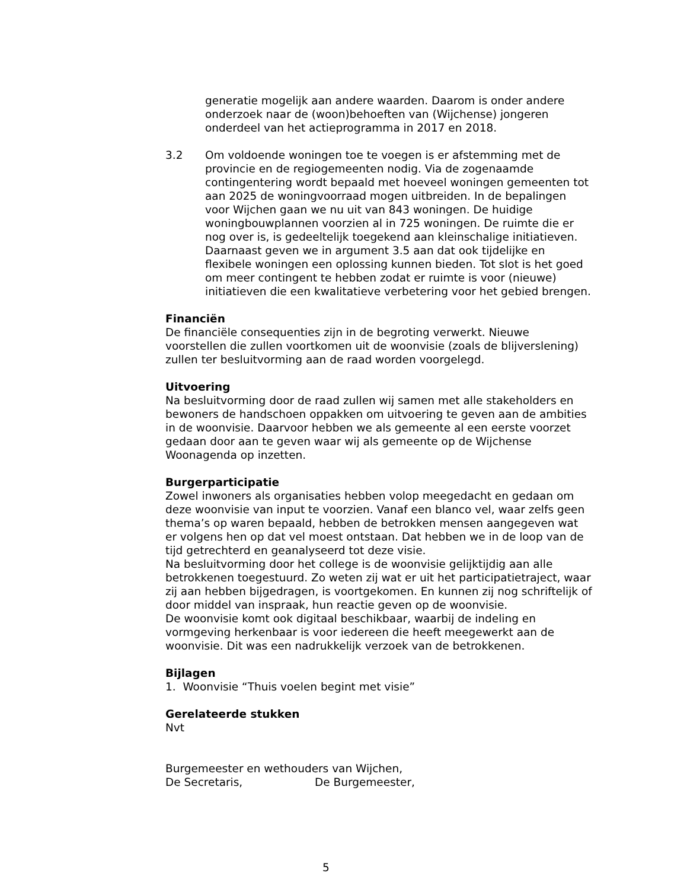generatie mogelijk aan andere waarden. Daarom is onder andere onderzoek naar de (woon)behoeften van (Wijchense) jongeren onderdeel van het actieprogramma in 2017 en 2018.
3.2 Om voldoende woningen toe te voegen is er afstemming met de provincie en de regiogemeenten nodig. Via de zogenaamde contingentering wordt bepaald met hoeveel woningen gemeenten tot aan 2025 de woningvoorraad mogen uitbreiden. In de bepalingen voor Wijchen gaan we nu uit van 843 woningen. De huidige woningbouwplannen voorzien al in 725 woningen. De ruimte die er nog over is, is gedeeltelijk toegekend aan kleinschalige initiatieven. Daarnaast geven we in argument 3.5 aan dat ook tijdelijke en flexibele woningen een oplossing kunnen bieden. Tot slot is het goed om meer contingent te hebben zodat er ruimte is voor (nieuwe) initiatieven die een kwalitatieve verbetering voor het gebied brengen.
Financiën
De financiële consequenties zijn in de begroting verwerkt. Nieuwe voorstellen die zullen voortkomen uit de woonvisie (zoals de blijverslening) zullen ter besluitvorming aan de raad worden voorgelegd.
Uitvoering
Na besluitvorming door de raad zullen wij samen met alle stakeholders en bewoners de handschoen oppakken om uitvoering te geven aan de ambities in de woonvisie. Daarvoor hebben we als gemeente al een eerste voorzet gedaan door aan te geven waar wij als gemeente op de Wijchense Woonagenda op inzetten.
Burgerparticipatie
Zowel inwoners als organisaties hebben volop meegedacht en gedaan om deze woonvisie van input te voorzien. Vanaf een blanco vel, waar zelfs geen thema’s op waren bepaald, hebben de betrokken mensen aangegeven wat er volgens hen op dat vel moest ontstaan. Dat hebben we in de loop van de tijd getrechterd en geanalyseerd tot deze visie.
Na besluitvorming door het college is de woonvisie gelijktijdig aan alle betrokkenen toegestuurd. Zo weten zij wat er uit het participatietraject, waar zij aan hebben bijgedragen, is voortgekomen. En kunnen zij nog schriftelijk of door middel van inspraak, hun reactie geven op de woonvisie.
De woonvisie komt ook digitaal beschikbaar, waarbij de indeling en vormgeving herkenbaar is voor iedereen die heeft meegewerkt aan de woonvisie. Dit was een nadrukkelijk verzoek van de betrokkenen.
Bijlagen
1. Woonvisie “Thuis voelen begint met visie”
Gerelateerde stukken
Nvt
Burgemeester en wethouders van Wijchen,
De Secretaris, De Burgemeester,
5